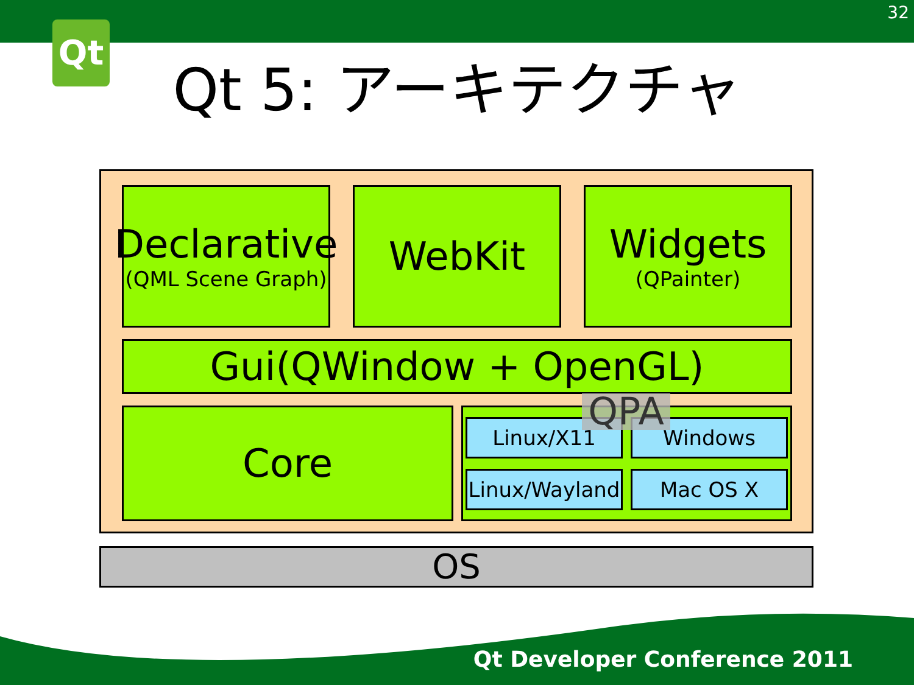32
Qt
Qt 5: アーキテクチャ
Declarative
(QML Scene Graph)
WebKit
Widgets
(QPainter)
Gui(QWindow + OpenGL)
Core
Linux/X11 Windows
Linux/Wayland
Mac OS X
QPA
OS
Qt Developer Conference 2011